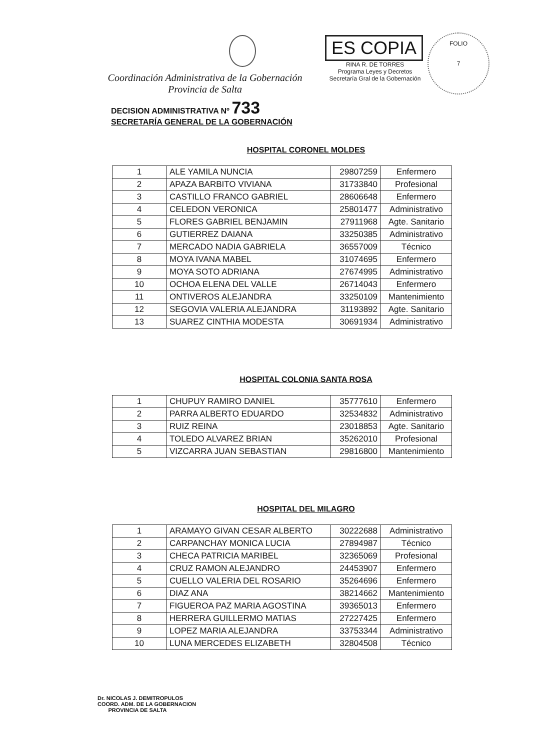Coordinación Administrativa de la Gobernación
Provincia de Salta
ES COPIA
RINA R. DE TORRES
Programa Leyes y Decretos
Secretaría Gral de la Gobernación
FOLIO
7
DECISION ADMINISTRATIVA Nº 733
SECRETARÍA GENERAL DE LA GOBERNACIÓN
HOSPITAL CORONEL MOLDES
| 1 | ALE YAMILA NUNCIA | 29807259 | Enfermero |
| 2 | APAZA BARBITO VIVIANA | 31733840 | Profesional |
| 3 | CASTILLO FRANCO GABRIEL | 28606648 | Enfermero |
| 4 | CELEDON VERONICA | 25801477 | Administrativo |
| 5 | FLORES GABRIEL BENJAMIN | 27911968 | Agte. Sanitario |
| 6 | GUTIERREZ DAIANA | 33250385 | Administrativo |
| 7 | MERCADO NADIA GABRIELA | 36557009 | Técnico |
| 8 | MOYA IVANA MABEL | 31074695 | Enfermero |
| 9 | MOYA SOTO ADRIANA | 27674995 | Administrativo |
| 10 | OCHOA ELENA DEL VALLE | 26714043 | Enfermero |
| 11 | ONTIVEROS ALEJANDRA | 33250109 | Mantenimiento |
| 12 | SEGOVIA VALERIA ALEJANDRA | 31193892 | Agte. Sanitario |
| 13 | SUAREZ CINTHIA MODESTA | 30691934 | Administrativo |
HOSPITAL COLONIA SANTA ROSA
| 1 | CHUPUY RAMIRO DANIEL | 35777610 | Enfermero |
| 2 | PARRA ALBERTO EDUARDO | 32534832 | Administrativo |
| 3 | RUIZ REINA | 23018853 | Agte. Sanitario |
| 4 | TOLEDO ALVAREZ BRIAN | 35262010 | Profesional |
| 5 | VIZCARRA JUAN SEBASTIAN | 29816800 | Mantenimiento |
HOSPITAL DEL MILAGRO
| 1 | ARAMAYO GIVAN CESAR ALBERTO | 30222688 | Administrativo |
| 2 | CARPANCHAY MONICA LUCIA | 27894987 | Técnico |
| 3 | CHECA PATRICIA MARIBEL | 32365069 | Profesional |
| 4 | CRUZ RAMON ALEJANDRO | 24453907 | Enfermero |
| 5 | CUELLO VALERIA DEL ROSARIO | 35264696 | Enfermero |
| 6 | DIAZ ANA | 38214662 | Mantenimiento |
| 7 | FIGUEROA PAZ MARIA AGOSTINA | 39365013 | Enfermero |
| 8 | HERRERA GUILLERMO MATIAS | 27227425 | Enfermero |
| 9 | LOPEZ MARIA ALEJANDRA | 33753344 | Administrativo |
| 10 | LUNA MERCEDES ELIZABETH | 32804508 | Técnico |
Dr. NICOLAS J. DEMITROPULOS
COORD. ADM. DE LA GOBERNACION
PROVINCIA DE SALTA